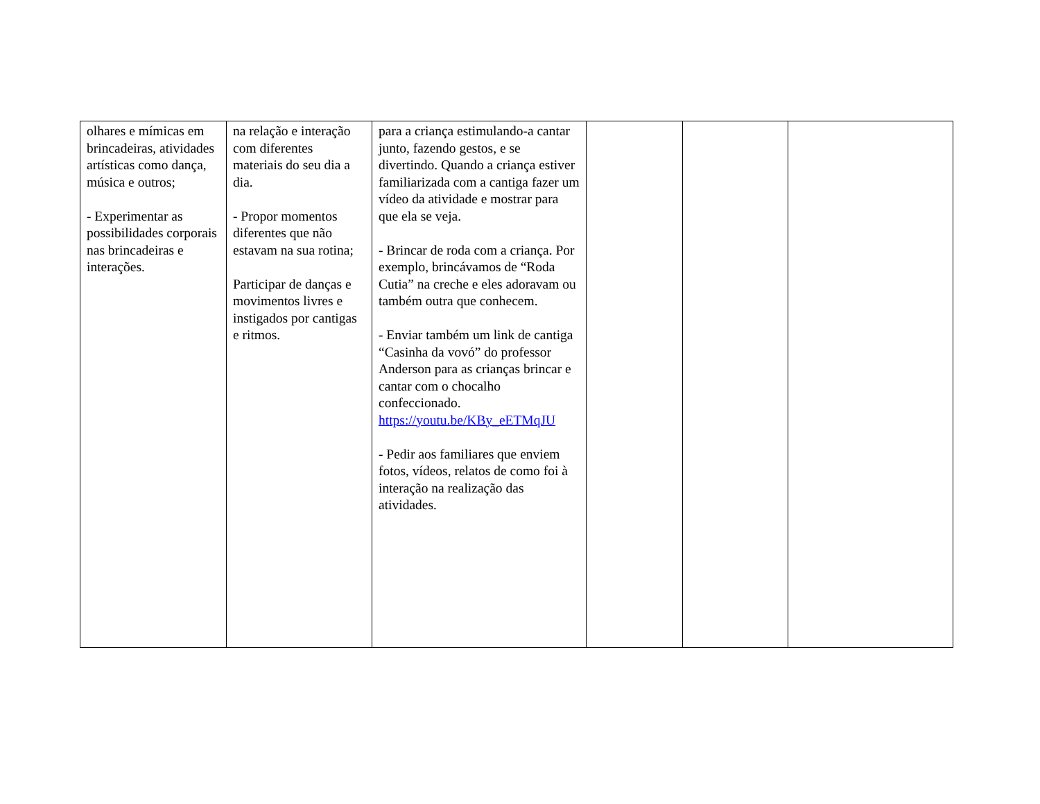| olhares e mímicas em brincadeiras, atividades artísticas como dança, música e outros; - Experimentar as possibilidades corporais nas brincadeiras e interações. | na relação e interação com diferentes materiais do seu dia a dia. - Propor momentos diferentes que não estavam na sua rotina; Participar de danças e movimentos livres e instigados por cantigas e ritmos. | para a criança estimulando-a cantar junto, fazendo gestos, e se divertindo. Quando a criança estiver familiarizada com a cantiga fazer um vídeo da atividade e mostrar para que ela se veja. - Brincar de roda com a criança. Por exemplo, brincávamos de “Roda Cutia” na creche e eles adoravam ou também outra que conhecem. - Enviar também um link de cantiga “Casinha da vovó” do professor Anderson para as crianças brincar e cantar com o chocalho confeccionado. https://youtu.be/KBy_eETMqJU - Pedir aos familiares que enviem fotos, vídeos, relatos de como foi à interação na realização das atividades. | | | |